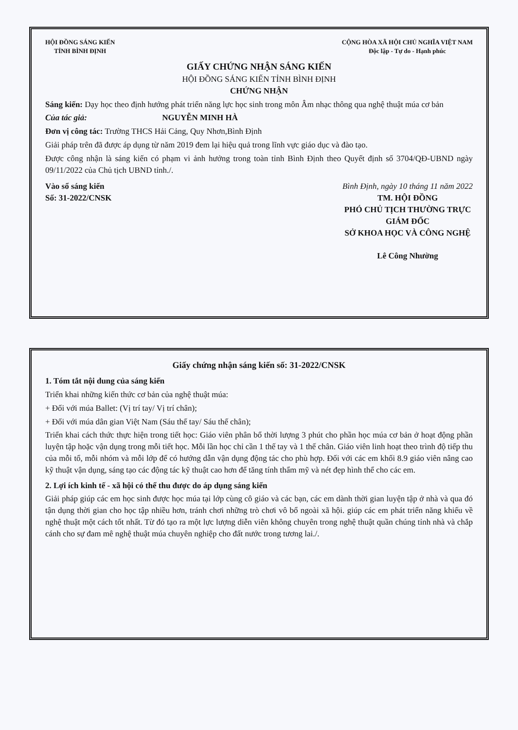HỘI ĐỒNG SÁNG KIẾN
TỈNH BÌNH ĐỊNH
CỘNG HÒA XÃ HỘI CHỦ NGHĨA VIỆT NAM
Độc lập - Tự do - Hạnh phúc
GIẤY CHỨNG NHẬN SÁNG KIẾN
HỘI ĐỒNG SÁNG KIẾN TỈNH BÌNH ĐỊNH
CHỨNG NHẬN
Sáng kiến: Dạy học theo định hướng phát triển năng lực học sinh trong môn Âm nhạc thông qua nghệ thuật múa cơ bản
Của tác giả: NGUYỄN MINH HÀ
Đơn vị công tác: Trường THCS Hải Cảng, Quy Nhơn,Bình Định
Giải pháp trên đã được áp dụng từ năm 2019 đem lại hiệu quả trong lĩnh vực giáo dục và đào tạo.
Được công nhận là sáng kiến có phạm vi ảnh hưởng trong toàn tỉnh Bình Định theo Quyết định số 3704/QĐ-UBND ngày 09/11/2022 của Chủ tịch UBND tỉnh./.
Vào sổ sáng kiến
Số: 31-2022/CNSK
Bình Định, ngày 10 tháng 11 năm 2022
TM. HỘI ĐỒNG
PHÓ CHỦ TỊCH THƯỜNG TRỰC
GIÁM ĐỐC
SỞ KHOA HỌC VÀ CÔNG NGHỆ
Lê Công Nhường
Giấy chứng nhận sáng kiến số: 31-2022/CNSK
1. Tóm tắt nội dung của sáng kiến
Triển khai những kiến thức cơ bản của nghệ thuật múa:
+ Đối với múa Ballet: (Vị trí tay/ Vị trí chân);
+ Đối với múa dân gian Việt Nam (Sáu thế tay/ Sáu thế chân);
Triển khai cách thức thực hiện trong tiết học: Giáo viên phân bổ thời lượng 3 phút cho phần học múa cơ bản ở hoạt động phần luyện tập hoặc vận dụng trong mỗi tiết học. Mỗi lần học chỉ cần 1 thế tay và 1 thế chân. Giáo viên linh hoạt theo trình độ tiếp thu của mỗi tổ, mỗi nhóm và mỗi lớp để có hướng dẫn vận dụng động tác cho phù hợp. Đối với các em khối 8.9 giáo viên nâng cao kỹ thuật vận dụng, sáng tạo các động tác kỹ thuật cao hơn để tăng tính thẩm mỹ và nét đẹp hình thể cho các em.
2. Lợi ích kinh tế - xã hội có thể thu được do áp dụng sáng kiến
Giải pháp giúp các em học sinh được học múa tại lớp cùng cô giáo và các bạn, các em dành thời gian luyện tập ở nhà và qua đó tận dụng thời gian cho học tập nhiều hơn, tránh chơi những trò chơi vô bổ ngoài xã hội. giúp các em phát triển năng khiếu về nghệ thuật một cách tốt nhất. Từ đó tạo ra một lực lượng diễn viên không chuyên trong nghệ thuật quần chúng tỉnh nhà và chắp cánh cho sự đam mê nghệ thuật múa chuyên nghiệp cho đất nước trong tương lai./.